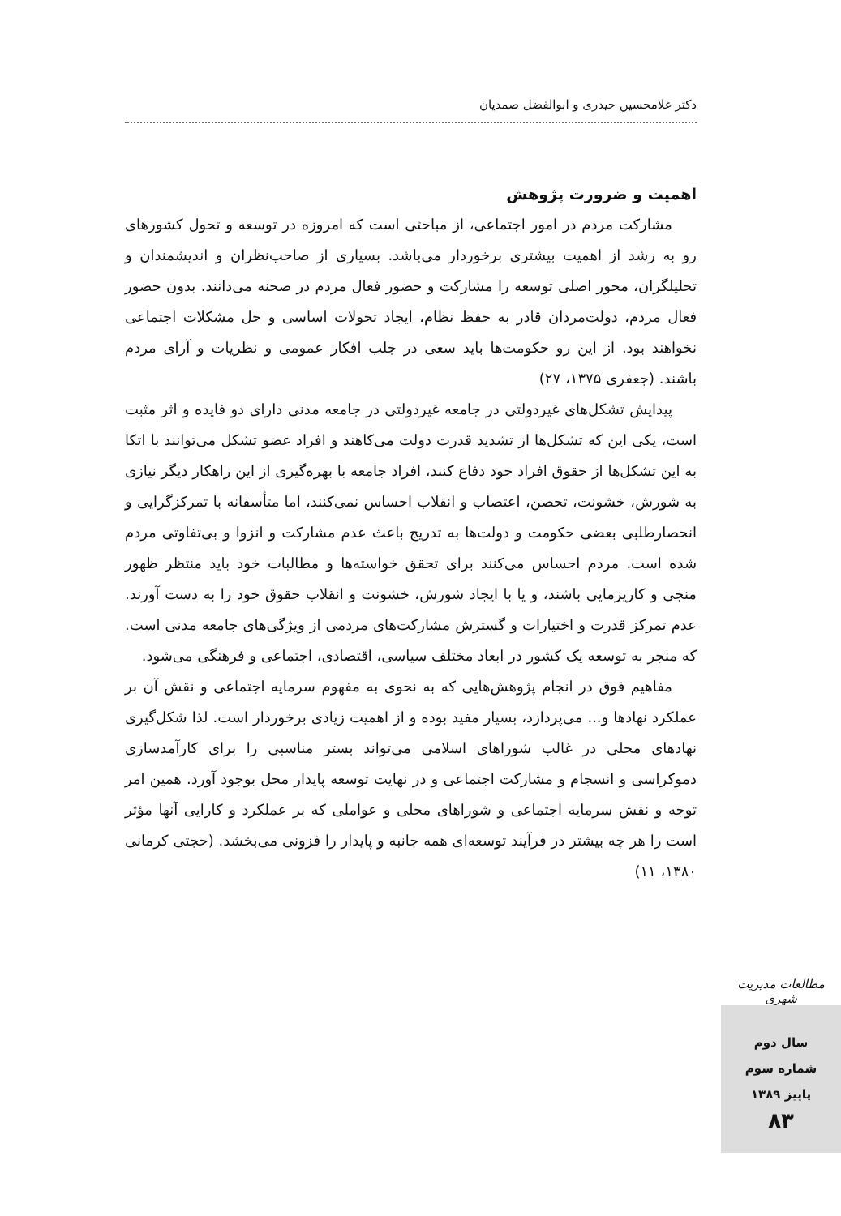دکتر غلامحسین حیدری و ابوالفضل صمدیان
اهمیت و ضرورت پژوهش
مشارکت مردم در امور اجتماعی، از مباحثی است که امروزه در توسعه و تحول کشورهای رو به رشد از اهمیت بیشتری برخوردار می‌باشد. بسیاری از صاحب‌نظران و اندیشمندان و تحلیلگران، محور اصلی توسعه را مشارکت و حضور فعال مردم در صحنه می‌دانند. بدون حضور فعال مردم، دولت‌مردان قادر به حفظ نظام، ایجاد تحولات اساسی و حل مشکلات اجتماعی نخواهند بود. از این رو حکومت‌ها باید سعی در جلب افکار عمومی و نظریات و آرای مردم باشند. (جعفری ۱۳۷۵، ۲۷)
پیدایش تشکل‌های غیردولتی در جامعه غیردولتی در جامعه مدنی دارای دو فایده و اثر مثبت است، یکی این که تشکل‌ها از تشدید قدرت دولت می‌کاهند و افراد عضو تشکل می‌توانند با اتکا به این تشکل‌ها از حقوق افراد خود دفاع کنند، افراد جامعه با بهره‌گیری از این راهکار دیگر نیازی به شورش، خشونت، تحصن، اعتصاب و انقلاب احساس نمی‌کنند، اما متأسفانه با تمرکزگرایی و انحصارطلبی بعضی حکومت و دولت‌ها به تدریج باعث عدم مشارکت و انزوا و بی‌تفاوتی مردم شده است. مردم احساس می‌کنند برای تحقق خواسته‌ها و مطالبات خود باید منتظر ظهور منجی و کاریزمایی باشند، و یا با ایجاد شورش، خشونت و انقلاب حقوق خود را به دست آورند. عدم تمرکز قدرت و اختیارات و گسترش مشارکت‌های مردمی از ویژگی‌های جامعه مدنی است. که منجر به توسعه یک کشور در ابعاد مختلف سیاسی، اقتصادی، اجتماعی و فرهنگی می‌شود.
مفاهیم فوق در انجام پژوهش‌هایی که به نحوی به مفهوم سرمایه اجتماعی و نقش آن بر عملکرد نهادها و... می‌پردازد، بسیار مفید بوده و از اهمیت زیادی برخوردار است. لذا شکل‌گیری نهادهای محلی در غالب شوراهای اسلامی می‌تواند بستر مناسبی را برای کارآمدسازی دموکراسی و انسجام و مشارکت اجتماعی و در نهایت توسعه پایدار محل بوجود آورد. همین امر توجه و نقش سرمایه اجتماعی و شوراهای محلی و عواملی که بر عملکرد و کارایی آنها مؤثر است را هر چه بیشتر در فرآیند توسعه‌ای همه جانبه و پایدار را فزونی می‌بخشد. (حجتی کرمانی ۱۳۸۰، ۱۱)
مطالعات مدیریت شهری
سال دوم
شماره سوم
پاییز ۱۳۸۹
۸۳